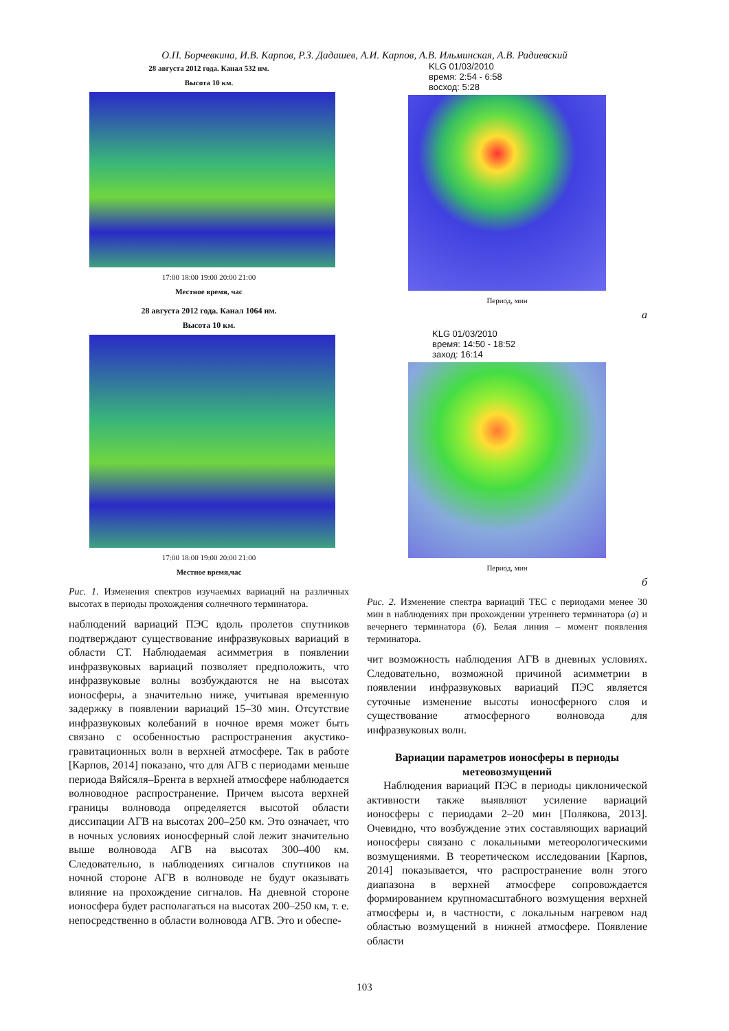О.П. Борчевкина, И.В. Карпов, Р.З. Дадашев, А.И. Карпов, А.В. Ильминская, А.В. Радиевский
28 августа 2012 года. Канал 532 нм.
Высота 10 км.
17:00 18:00 19:00 20:00 21:00
Местное время, час
28 августа 2012 года. Канал 1064 нм.
Высота 10 км.
17:00 18:00 19:00 20:00 21:00
Местное время,час
Рис. 1. Изменения спектров изучаемых вариаций на различных высотах в периоды прохождения солнечного терминатора.
наблюдений вариаций ПЭС вдоль пролетов спутников подтверждают существование инфразвуковых вариаций в области СТ. Наблюдаемая асимметрия в появлении инфразвуковых вариаций позволяет предположить, что инфразвуковые волны возбуждаются не на высотах ионосферы, а значительно ниже, учитывая временную задержку в появлении вариаций 15–30 мин. Отсутствие инфразвуковых колебаний в ночное время может быть связано с особенностью распространения акустико-гравитационных волн в верхней атмосфере. Так в работе [Карпов, 2014] показано, что для АГВ с периодами меньше периода Вяйсяля–Брента в верхней атмосфере наблюдается волноводное распространение. Причем высота верхней границы волновода определяется высотой области диссипации АГВ на высотах 200–250 км. Это означает, что в ночных условиях ионосферный слой лежит значительно выше волновода АГВ на высотах 300–400 км. Следовательно, в наблюдениях сигналов спутников на ночной стороне АГВ в волноводе не будут оказывать влияние на прохождение сигналов. На дневной стороне ионосфера будет располагаться на высотах 200–250 км, т. е. непосредственно в области волновода АГВ. Это и обеспе-
KLG 01/03/2010
время: 2:54 - 6:58
восход: 5:28
Период, мин
а
KLG 01/03/2010
время: 14:50 - 18:52
заход: 16:14
Период, мин
б
Рис. 2. Изменение спектра вариаций TEC с периодами менее 30 мин в наблюдениях при прохождении утреннего терминатора (а) и вечернего терминатора (б). Белая линия – момент появления терминатора.
чит возможность наблюдения АГВ в дневных условиях. Следовательно, возможной причиной асимметрии в появлении инфразвуковых вариаций ПЭС является суточные изменение высоты ионосферного слоя и существование атмосферного волновода для инфразвуковых волн.
Вариации параметров ионосферы в периоды метеовозмущений
Наблюдения вариаций ПЭС в периоды циклонической активности также выявляют усиление вариаций ионосферы с периодами 2–20 мин [Полякова, 2013]. Очевидно, что возбуждение этих составляющих вариаций ионосферы связано с локальными метеорологическими возмущениями. В теоретическом исследовании [Карпов, 2014] показывается, что распространение волн этого диапазона в верхней атмосфере сопровождается формированием крупномасштабного возмущения верхней атмосферы и, в частности, с локальным нагревом над областью возмущений в нижней атмосфере. Появление области
103